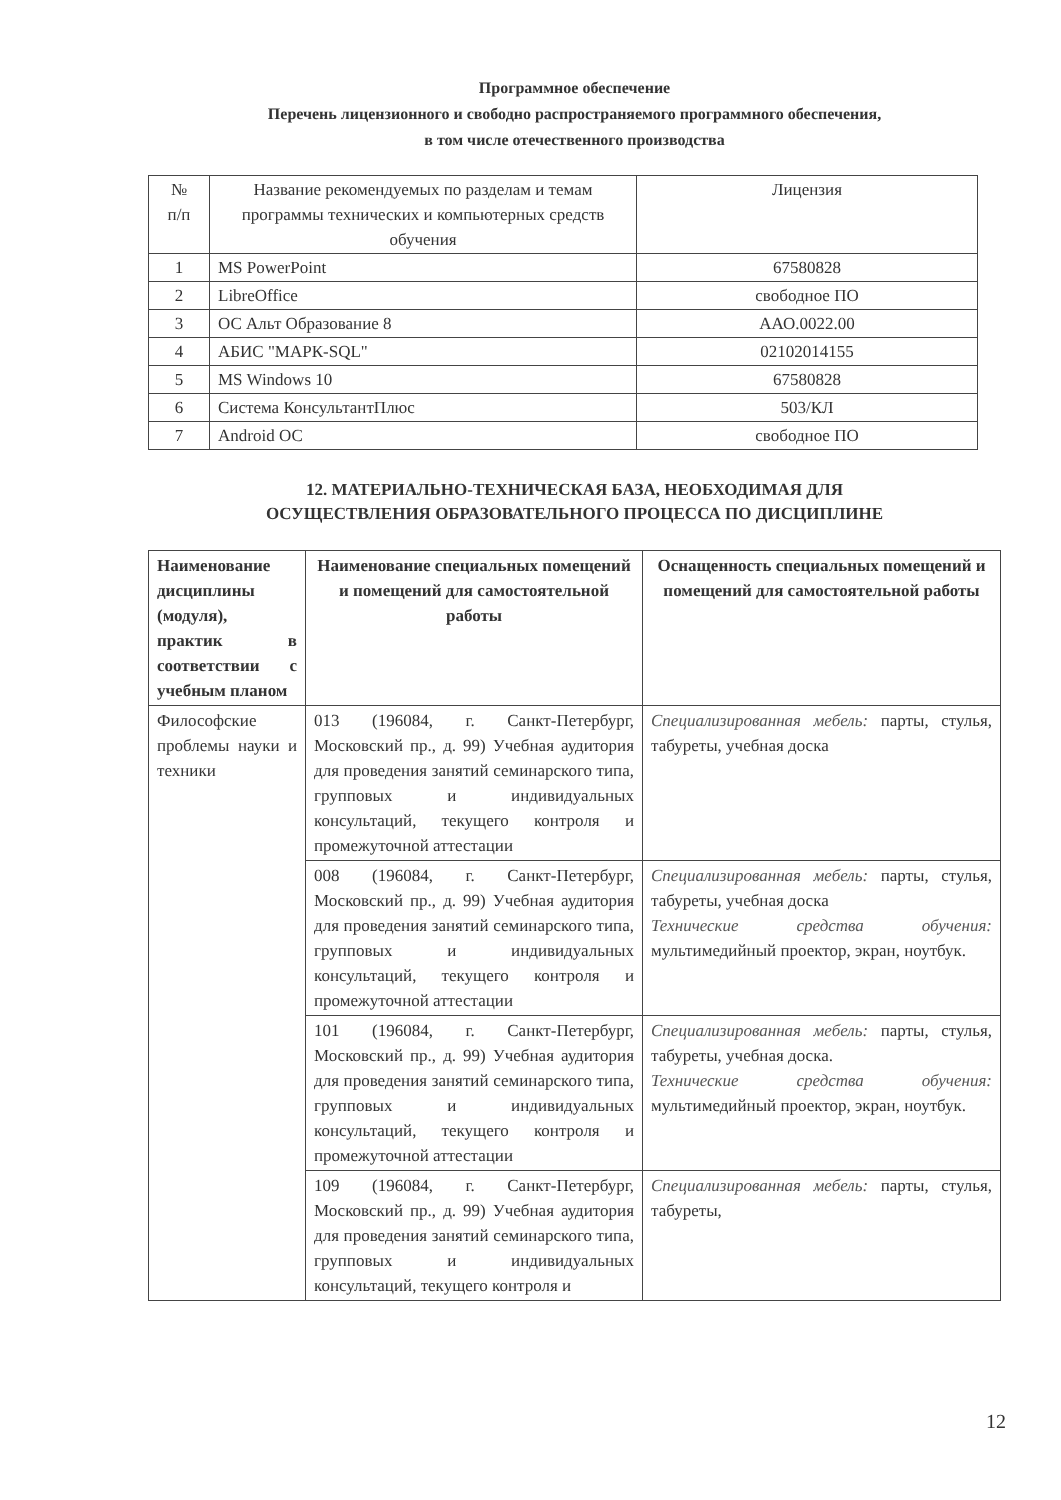Программное обеспечение
Перечень лицензионного и свободно распространяемого программного обеспечения,
в том числе отечественного производства
| № п/п | Название рекомендуемых по разделам и темам программы технических и компьютерных средств обучения | Лицензия |
| 1 | MS PowerPoint | 67580828 |
| 2 | LibreOffice | свободное ПО |
| 3 | ОС Альт Образование 8 | ААО.0022.00 |
| 4 | АБИС "МАРК-SQL" | 02102014155 |
| 5 | MS Windows 10 | 67580828 |
| 6 | Система КонсультантПлюс | 503/КЛ |
| 7 | Android ОС | свободное ПО |
12. МАТЕРИАЛЬНО-ТЕХНИЧЕСКАЯ БАЗА, НЕОБХОДИМАЯ ДЛЯ
ОСУЩЕСТВЛЕНИЯ ОБРАЗОВАТЕЛЬНОГО ПРОЦЕССА ПО ДИСЦИПЛИНЕ
| Наименование дисциплины (модуля), практик в соответствии с учебным планом | Наименование специальных помещений и помещений для самостоятельной работы | Оснащенность специальных помещений и помещений для самостоятельной работы |
| --- | --- | --- |
| Философские проблемы науки и техники | 013 (196084, г. Санкт-Петербург, Московский пр., д. 99) Учебная аудитория для проведения занятий семинарского типа, групповых и индивидуальных консультаций, текущего контроля и промежуточной аттестации | Специализированная мебель: парты, стулья, табуреты, учебная доска |
| | 008 (196084, г. Санкт-Петербург, Московский пр., д. 99) Учебная аудитория для проведения занятий семинарского типа, групповых и индивидуальных консультаций, текущего контроля и промежуточной аттестации | Специализированная мебель: парты, стулья, табуреты, учебная доска Технические средства обучения: мультимедийный проектор, экран, ноутбук. |
| | 101 (196084, г. Санкт-Петербург, Московский пр., д. 99) Учебная аудитория для проведения занятий семинарского типа, групповых и индивидуальных консультаций, текущего контроля и промежуточной аттестации | Специализированная мебель: парты, стулья, табуреты, учебная доска. Технические средства обучения: мультимедийный проектор, экран, ноутбук. |
| | 109 (196084, г. Санкт-Петербург, Московский пр., д. 99) Учебная аудитория для проведения занятий семинарского типа, групповых и индивидуальных консультаций, текущего контроля и | Специализированная мебель: парты, стулья, табуреты, |
12